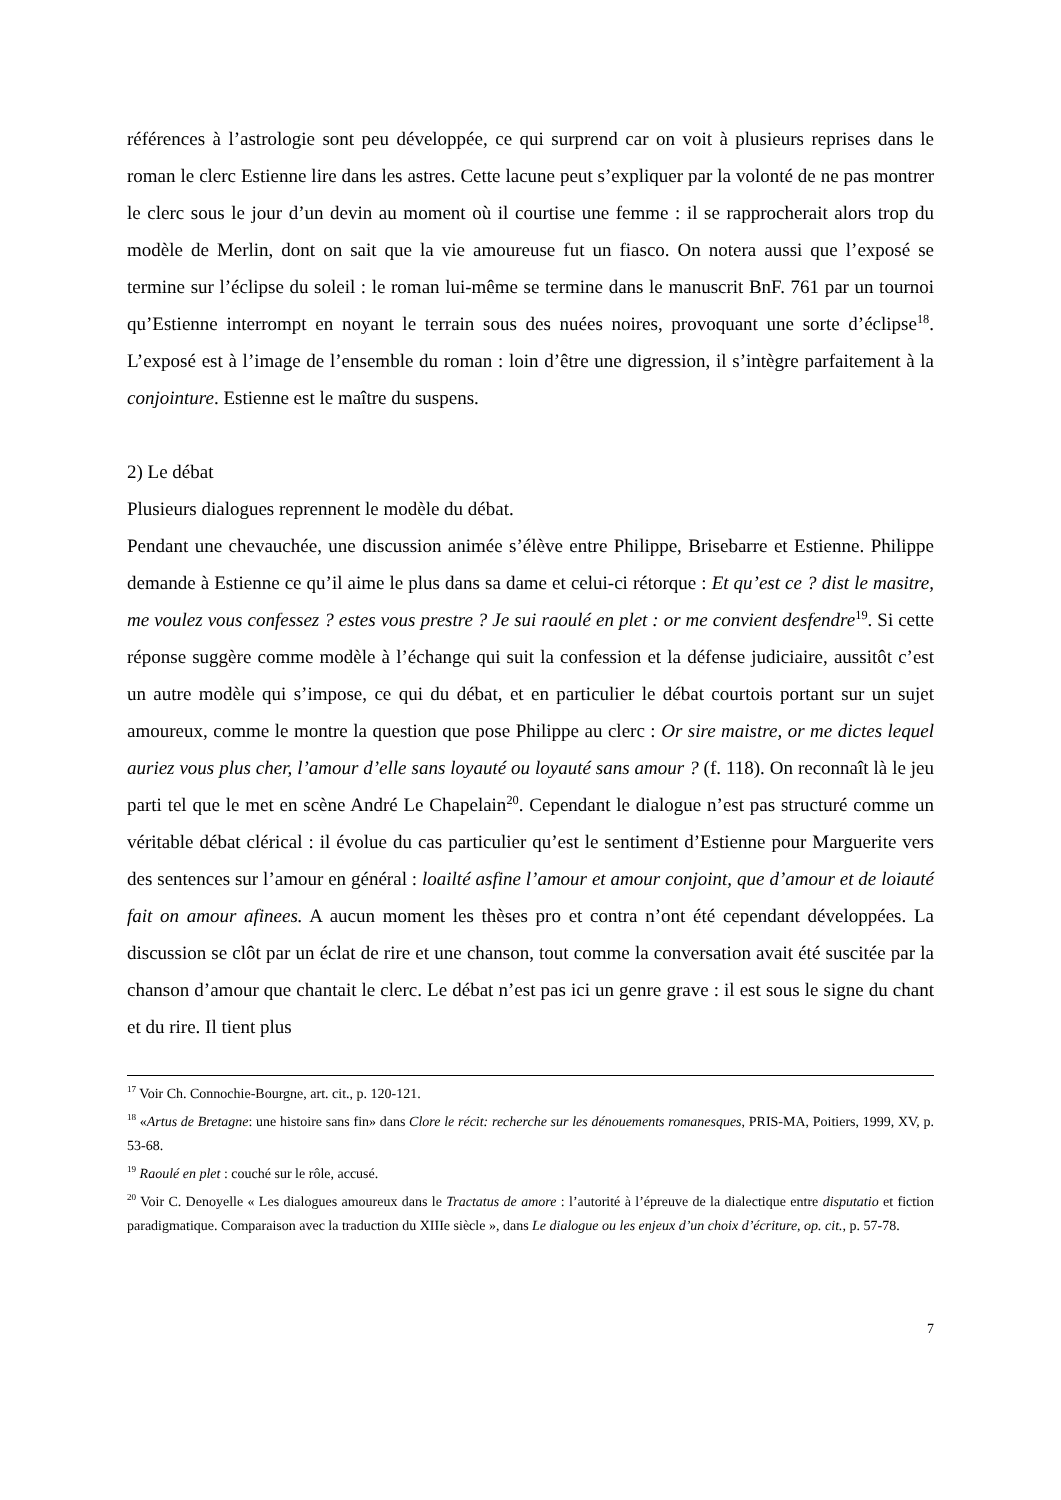références à l’astrologie sont peu développée, ce qui surprend car on voit à plusieurs reprises dans le roman le clerc Estienne lire dans les astres. Cette lacune peut s’expliquer par la volonté de ne pas montrer le clerc sous le jour d’un devin au moment où il courtise une femme : il se rapprocherait alors trop du modèle de Merlin, dont on sait que la vie amoureuse fut un fiasco. On notera aussi que l’exposé se termine sur l’éclipse du soleil : le roman lui-même se termine dans le manuscrit BnF. 761 par un tournoi qu’Estienne interrompt en noyant le terrain sous des nuées noires, provoquant une sorte d’éclipse<sup>18</sup>. L’exposé est à l’image de l’ensemble du roman : loin d’être une digression, il s’intègre parfaitement à la conjointure. Estienne est le maître du suspens.
2) Le débat
Plusieurs dialogues reprennent le modèle du débat.
Pendant une chevauchée, une discussion animée s’élève entre Philippe, Brisebarre et Estienne. Philippe demande à Estienne ce qu’il aime le plus dans sa dame et celui-ci rétorque : Et qu’est ce ? dist le masitre, me voulez vous confessez ? estes vous prestre ? Je sui raoulé en plet : or me convient desfendre<sup>19</sup>. Si cette réponse suggère comme modèle à l’échange qui suit la confession et la défense judiciaire, aussitôt c’est un autre modèle qui s’impose, ce qui du débat, et en particulier le débat courtois portant sur un sujet amoureux, comme le montre la question que pose Philippe au clerc : Or sire maistre, or me dictes lequel auriez vous plus cher, l’amour d’elle sans loyauté ou loyauté sans amour ? (f. 118). On reconnaît là le jeu parti tel que le met en scène André Le Chapelain<sup>20</sup>. Cependant le dialogue n’est pas structuré comme un véritable débat clérical : il évolue du cas particulier qu’est le sentiment d’Estienne pour Marguerite vers des sentences sur l’amour en général : loailté asfine l’amour et amour conjoint, que d’amour et de loiauté fait on amour afinees. A aucun moment les thèses pro et contra n’ont été cependant développées. La discussion se clôt par un éclat de rire et une chanson, tout comme la conversation avait été suscitée par la chanson d’amour que chantait le clerc. Le débat n’est pas ici un genre grave : il est sous le signe du chant et du rire. Il tient plus
<sup>17</sup> Voir Ch. Connochie-Bourgne, art. cit., p. 120-121.
<sup>18</sup> «Artus de Bretagne: une histoire sans fin» dans Clore le récit: recherche sur les dénouements romanesques, PRIS-MA, Poitiers, 1999, XV, p. 53-68.
<sup>19</sup> Raoulé en plet : couché sur le rôle, accusé.
<sup>20</sup> Voir C. Denoyelle « Les dialogues amoureux dans le Tractatus de amore : l’autorité à l’épreuve de la dialectique entre disputatio et fiction paradigmatique. Comparaison avec la traduction du XIIIe siècle », dans Le dialogue ou les enjeux d’un choix d’écriture, op. cit., p. 57-78.
7